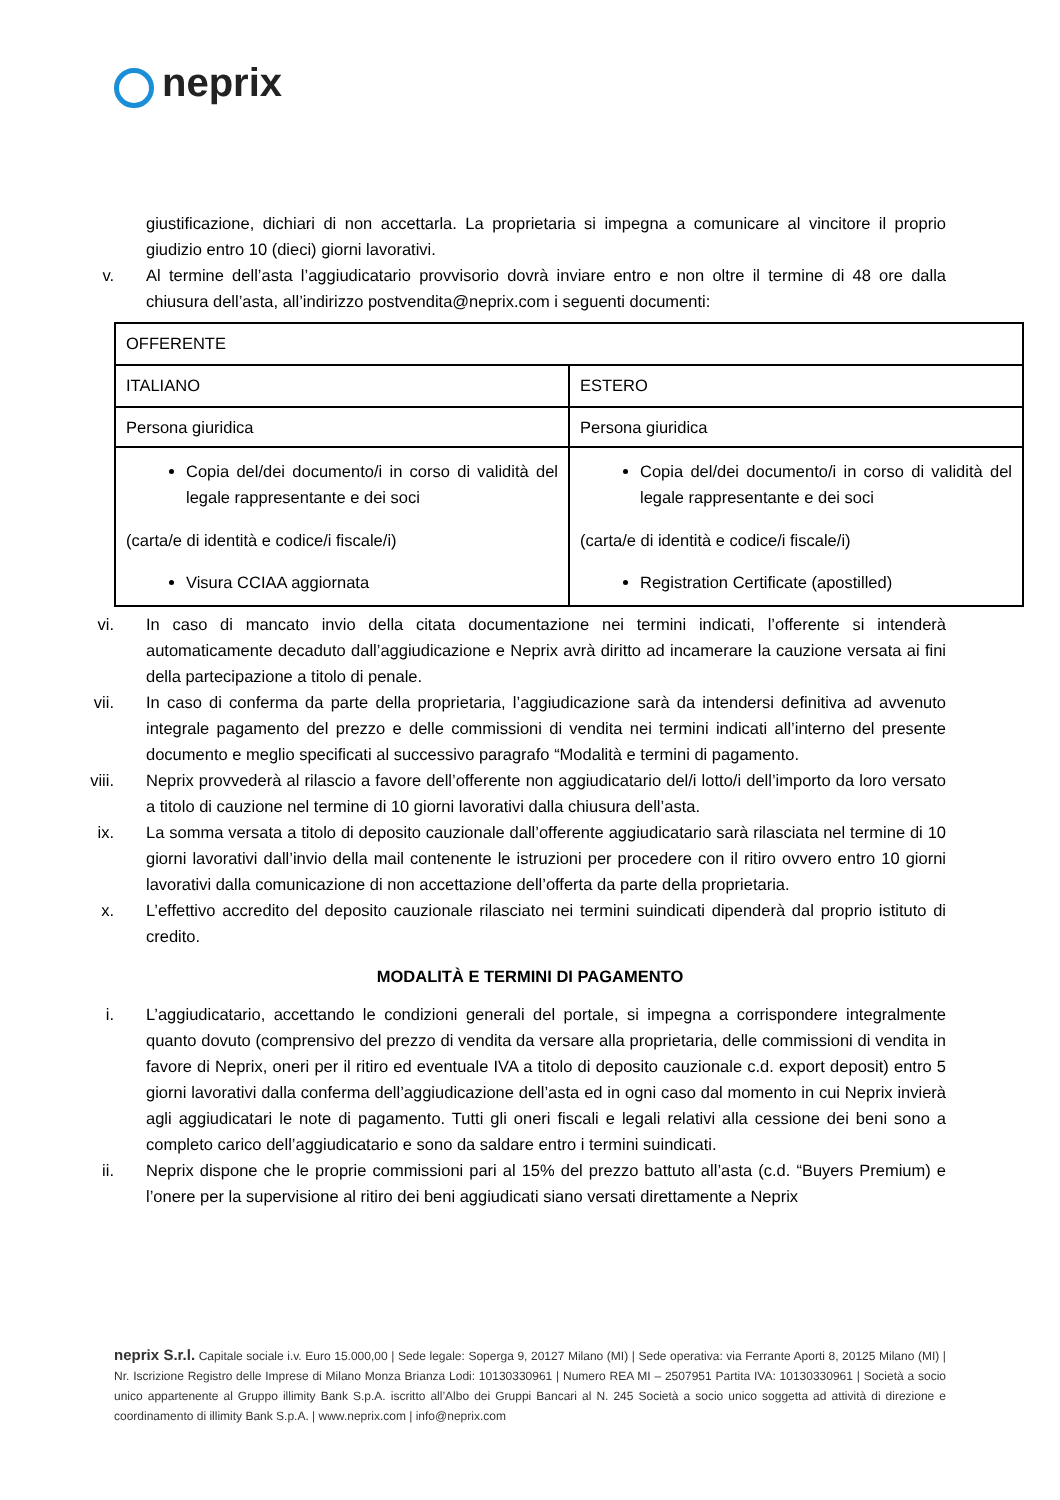neprix
giustificazione, dichiari di non accettarla. La proprietaria si impegna a comunicare al vincitore il proprio giudizio entro 10 (dieci) giorni lavorativi.
v. Al termine dell’asta l’aggiudicatario provvisorio dovrà inviare entro e non oltre il termine di 48 ore dalla chiusura dell’asta, all’indirizzo postvendita@neprix.com i seguenti documenti:
| OFFERENTE | |
| ITALIANO | ESTERO |
| Persona giuridica | Persona giuridica |
| Copia del/dei documento/i in corso di validità del legale rappresentante e dei soci (carta/e di identità e codice/i fiscale/i) Visura CCIAA aggiornata | Copia del/dei documento/i in corso di validità del legale rappresentante e dei soci (carta/e di identità e codice/i fiscale/i) Registration Certificate (apostilled) |
vi. In caso di mancato invio della citata documentazione nei termini indicati, l’offerente si intenderà automaticamente decaduto dall’aggiudicazione e Neprix avrà diritto ad incamerare la cauzione versata ai fini della partecipazione a titolo di penale.
vii. In caso di conferma da parte della proprietaria, l’aggiudicazione sarà da intendersi definitiva ad avvenuto integrale pagamento del prezzo e delle commissioni di vendita nei termini indicati all’interno del presente documento e meglio specificati al successivo paragrafo “Modalità e termini di pagamento.
viii. Neprix provvederà al rilascio a favore dell’offerente non aggiudicatario del/i lotto/i dell’importo da loro versato a titolo di cauzione nel termine di 10 giorni lavorativi dalla chiusura dell’asta.
ix. La somma versata a titolo di deposito cauzionale dall’offerente aggiudicatario sarà rilasciata nel termine di 10 giorni lavorativi dall’invio della mail contenente le istruzioni per procedere con il ritiro ovvero entro 10 giorni lavorativi dalla comunicazione di non accettazione dell’offerta da parte della proprietaria.
x. L’effettivo accredito del deposito cauzionale rilasciato nei termini suindicati dipenderà dal proprio istituto di credito.
MODALITÀ E TERMINI DI PAGAMENTO
i. L’aggiudicatario, accettando le condizioni generali del portale, si impegna a corrispondere integralmente quanto dovuto (comprensivo del prezzo di vendita da versare alla proprietaria, delle commissioni di vendita in favore di Neprix, oneri per il ritiro ed eventuale IVA a titolo di deposito cauzionale c.d. export deposit) entro 5 giorni lavorativi dalla conferma dell’aggiudicazione dell’asta ed in ogni caso dal momento in cui Neprix invierà agli aggiudicatari le note di pagamento. Tutti gli oneri fiscali e legali relativi alla cessione dei beni sono a completo carico dell’aggiudicatario e sono da saldare entro i termini suindicati.
ii. Neprix dispone che le proprie commissioni pari al 15% del prezzo battuto all’asta (c.d. “Buyers Premium) e l’onere per la supervisione al ritiro dei beni aggiudicati siano versati direttamente a Neprix
neprix S.r.l. Capitale sociale i.v. Euro 15.000,00 | Sede legale: Soperga 9, 20127 Milano (MI) | Sede operativa: via Ferrante Aporti 8, 20125 Milano (MI) | Nr. Iscrizione Registro delle Imprese di Milano Monza Brianza Lodi: 10130330961 | Numero REA MI – 2507951 Partita IVA: 10130330961 | Società a socio unico appartenente al Gruppo illimity Bank S.p.A. iscritto all’Albo dei Gruppi Bancari al N. 245 Società a socio unico soggetta ad attività di direzione e coordinamento di illimity Bank S.p.A. | www.neprix.com | info@neprix.com